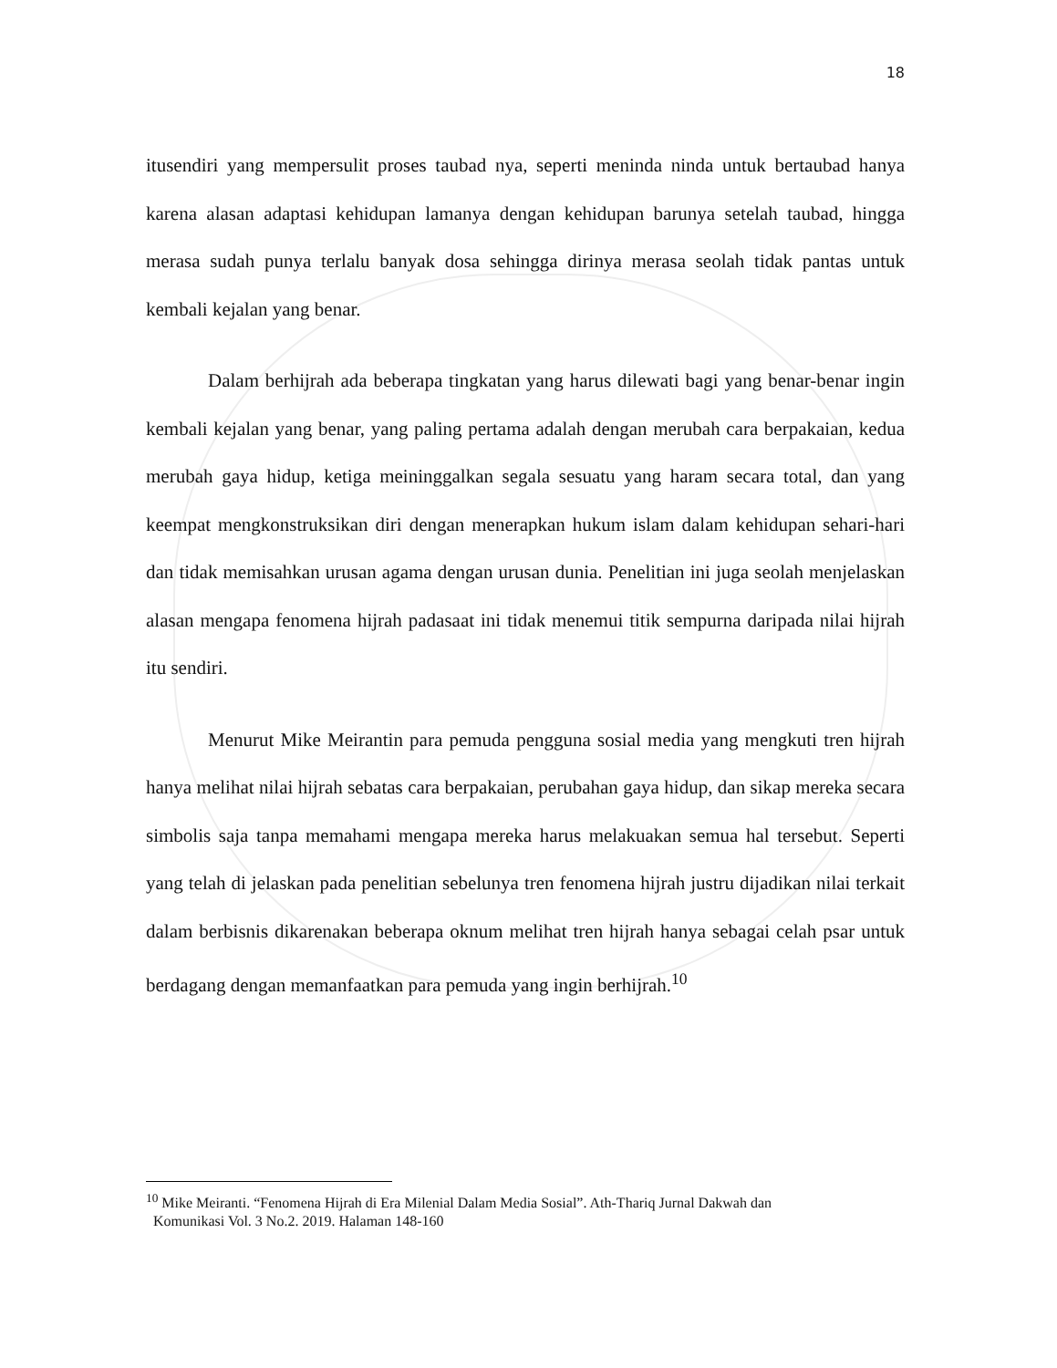18
itusendiri yang mempersulit proses taubad nya, seperti meninda ninda untuk bertaubad hanya karena alasan adaptasi kehidupan lamanya dengan kehidupan barunya setelah taubad, hingga merasa sudah punya terlalu banyak dosa sehingga dirinya merasa seolah tidak pantas untuk kembali kejalan yang benar.
Dalam berhijrah ada beberapa tingkatan yang harus dilewati bagi yang benar-benar ingin kembali kejalan yang benar, yang paling pertama adalah dengan merubah cara berpakaian, kedua merubah gaya hidup, ketiga meininggalkan segala sesuatu yang haram secara total, dan yang keempat mengkonstruksikan diri dengan menerapkan hukum islam dalam kehidupan sehari-hari dan tidak memisahkan urusan agama dengan urusan dunia. Penelitian ini juga seolah menjelaskan alasan mengapa fenomena hijrah padasaat ini tidak menemui titik sempurna daripada nilai hijrah itu sendiri.
Menurut Mike Meirantin para pemuda pengguna sosial media yang mengkuti tren hijrah hanya melihat nilai hijrah sebatas cara berpakaian, perubahan gaya hidup, dan sikap mereka secara simbolis saja tanpa memahami mengapa mereka harus melakuakan semua hal tersebut. Seperti yang telah di jelaskan pada penelitian sebelunya tren fenomena hijrah justru dijadikan nilai terkait dalam berbisnis dikarenakan beberapa oknum melihat tren hijrah hanya sebagai celah psar untuk berdagang dengan memanfaatkan para pemuda yang ingin berhijrah.<sup>10</sup>
<sup>10</sup> Mike Meiranti. “Fenomena Hijrah di Era Milenial Dalam Media Sosial”. Ath-Thariq Jurnal Dakwah dan
Komunikasi Vol. 3 No.2. 2019. Halaman 148-160